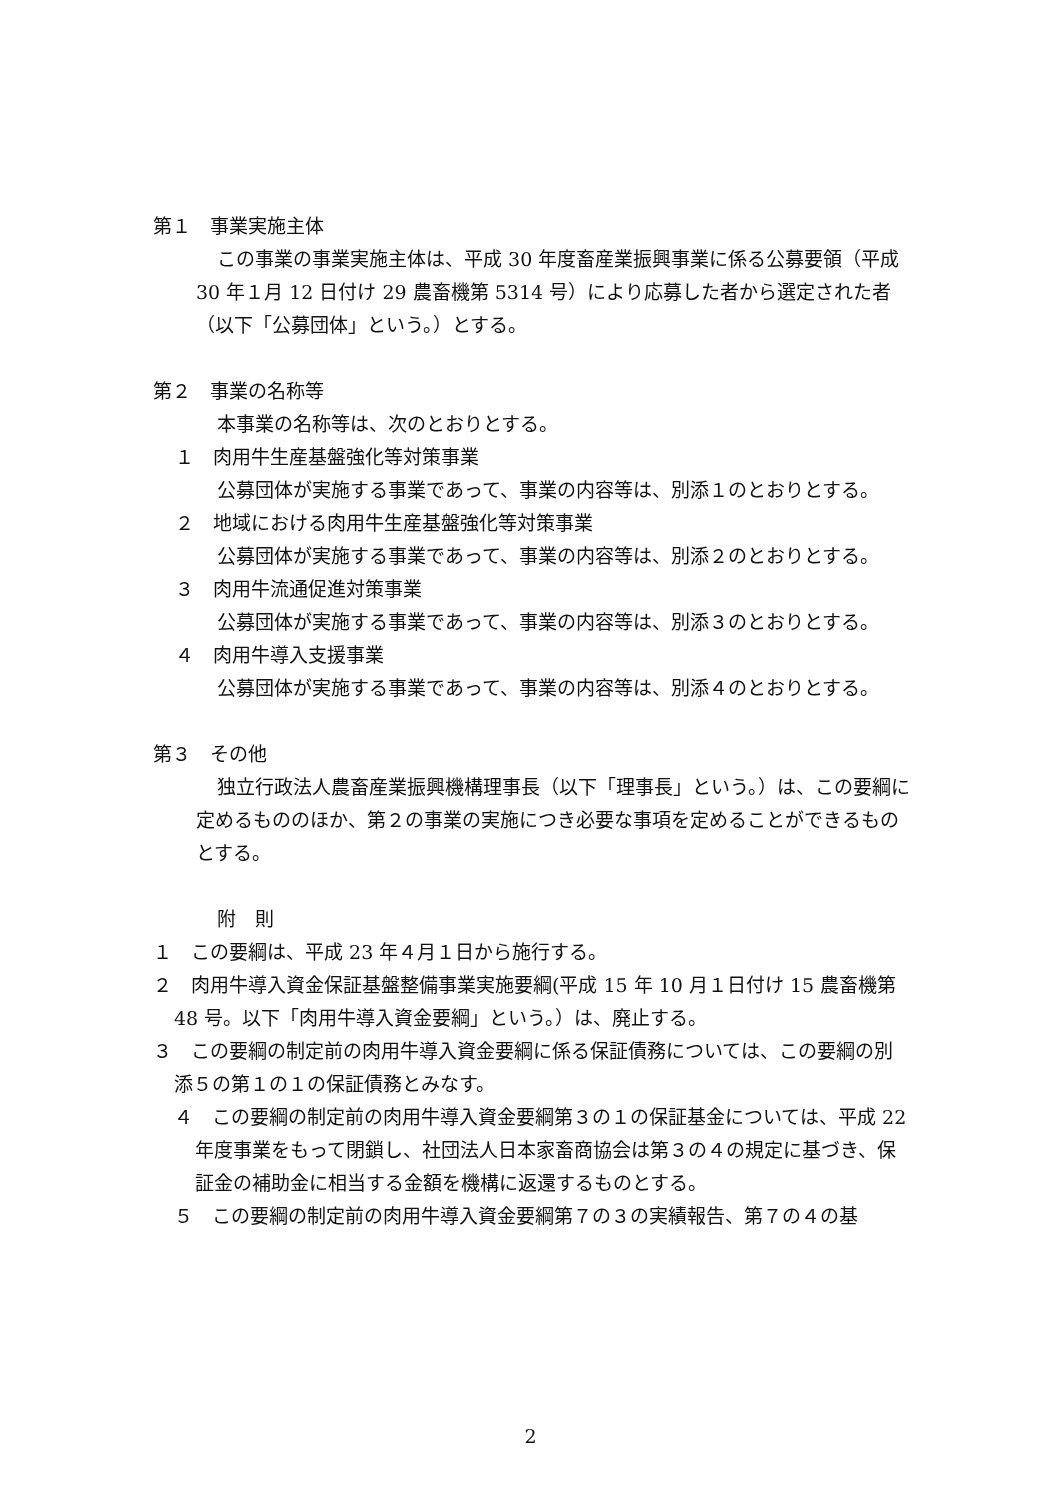第１　事業実施主体
この事業の事業実施主体は、平成 30 年度畜産業振興事業に係る公募要領（平成 30 年１月 12 日付け 29 農畜機第 5314 号）により応募した者から選定された者（以下「公募団体」という。）とする。
第２　事業の名称等
本事業の名称等は、次のとおりとする。
１　肉用牛生産基盤強化等対策事業
公募団体が実施する事業であって、事業の内容等は、別添１のとおりとする。
２　地域における肉用牛生産基盤強化等対策事業
公募団体が実施する事業であって、事業の内容等は、別添２のとおりとする。
３　肉用牛流通促進対策事業
公募団体が実施する事業であって、事業の内容等は、別添３のとおりとする。
４　肉用牛導入支援事業
公募団体が実施する事業であって、事業の内容等は、別添４のとおりとする。
第３　その他
独立行政法人農畜産業振興機構理事長（以下「理事長」という。）は、この要綱に定めるもののほか、第２の事業の実施につき必要な事項を定めることができるものとする。
附　則
１　この要綱は、平成 23 年４月１日から施行する。
２　肉用牛導入資金保証基盤整備事業実施要綱(平成 15 年 10 月１日付け 15 農畜機第 48 号。以下「肉用牛導入資金要綱」という。）は、廃止する。
３　この要綱の制定前の肉用牛導入資金要綱に係る保証債務については、この要綱の別添５の第１の１の保証債務とみなす。
４　この要綱の制定前の肉用牛導入資金要綱第３の１の保証基金については、平成 22 年度事業をもって閉鎖し、社団法人日本家畜商協会は第３の４の規定に基づき、保証金の補助金に相当する金額を機構に返還するものとする。
５　この要綱の制定前の肉用牛導入資金要綱第７の３の実績報告、第７の４の基
2